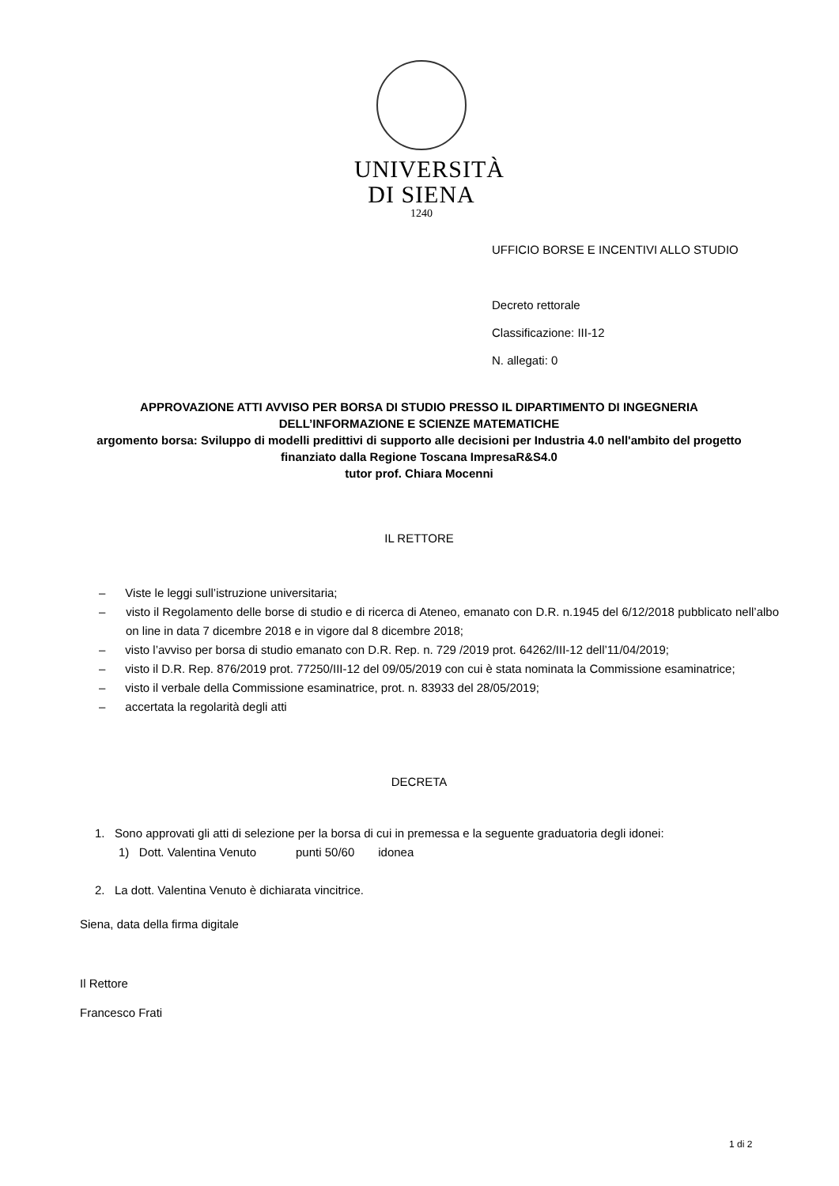UNIVERSITÀ
DI SIENA
1240
UFFICIO BORSE E INCENTIVI ALLO STUDIO
Decreto rettorale
Classificazione: III-12
N. allegati: 0
APPROVAZIONE ATTI AVVISO PER BORSA DI STUDIO PRESSO IL DIPARTIMENTO DI INGEGNERIA DELL’INFORMAZIONE E SCIENZE MATEMATICHE
argomento borsa: Sviluppo di modelli predittivi di supporto alle decisioni per Industria 4.0 nell'ambito del progetto finanziato dalla Regione Toscana ImpresaR&S4.0
tutor prof. Chiara Mocenni
IL RETTORE
– Viste le leggi sull’istruzione universitaria;
– visto il Regolamento delle borse di studio e di ricerca di Ateneo, emanato con D.R. n.1945 del 6/12/2018 pubblicato nell’albo on line in data 7 dicembre 2018 e in vigore dal 8 dicembre 2018;
– visto l’avviso per borsa di studio emanato con D.R. Rep. n. 729 /2019 prot. 64262/III-12 dell’11/04/2019;
– visto il D.R. Rep. 876/2019 prot. 77250/III-12 del 09/05/2019 con cui è stata nominata la Commissione esaminatrice;
– visto il verbale della Commissione esaminatrice, prot. n. 83933 del 28/05/2019;
– accertata la regolarità degli atti
DECRETA
1. Sono approvati gli atti di selezione per la borsa di cui in premessa e la seguente graduatoria degli idonei:
1) Dott. Valentina Venuto punti 50/60 idonea
2. La dott. Valentina Venuto è dichiarata vincitrice.
Siena, data della firma digitale
Il Rettore
Francesco Frati
1 di 2